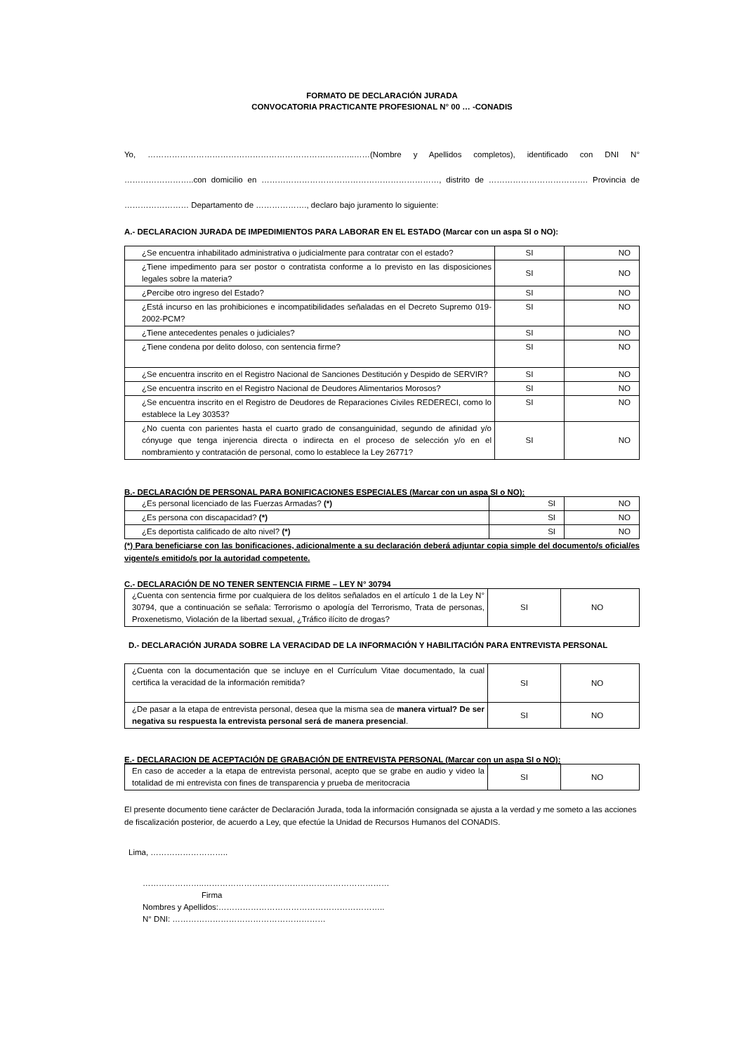FORMATO DE DECLARACIÓN JURADA
CONVOCATORIA PRACTICANTE PROFESIONAL N° 00 … -CONADIS
Yo, …………………………………………………………………..……(Nombre y Apellidos completos), identificado con DNI N° ……………………..con domicilio en …………………………………………………………, distrito de ………………………………. Provincia de …………………… Departamento de ………………., declaro bajo juramento lo siguiente:
A.- DECLARACION JURADA DE IMPEDIMIENTOS PARA LABORAR EN EL ESTADO (Marcar con un aspa SI o NO):
| ¿Se encuentra inhabilitado administrativa o judicialmente para contratar con el estado? | SI | NO |
| ¿Tiene impedimento para ser postor o contratista conforme a lo previsto en las disposiciones legales sobre la materia? | SI | NO |
| ¿Percibe otro ingreso del Estado? | SI | NO |
| ¿Está incurso en las prohibiciones e incompatibilidades señaladas en el Decreto Supremo 019-2002-PCM? | SI | NO |
| ¿Tiene antecedentes penales o judiciales? | SI | NO |
| ¿Tiene condena por delito doloso, con sentencia firme? | SI | NO |
| ¿Se encuentra inscrito en el Registro Nacional de Sanciones Destitución y Despido de SERVIR? | SI | NO |
| ¿Se encuentra inscrito en el Registro Nacional de Deudores Alimentarios Morosos? | SI | NO |
| ¿Se encuentra inscrito en el Registro de Deudores de Reparaciones Civiles REDERECI, como lo establece la Ley 30353? | SI | NO |
| ¿No cuenta con parientes hasta el cuarto grado de consanguinidad, segundo de afinidad y/o cónyuge que tenga injerencia directa o indirecta en el proceso de selección y/o en el nombramiento y contratación de personal, como lo establece la Ley 26771? | SI | NO |
B.- DECLARACIÓN DE PERSONAL PARA BONIFICACIONES ESPECIALES (Marcar con un aspa SI o NO):
| ¿Es personal licenciado de las Fuerzas Armadas? (*) | SI | NO |
| ¿Es persona con discapacidad? (*) | SI | NO |
| ¿Es deportista calificado de alto nivel? (*) | SI | NO |
(*) Para beneficiarse con las bonificaciones, adicionalmente a su declaración deberá adjuntar copia simple del documento/s oficial/es vigente/s emitido/s por la autoridad competente.
C.- DECLARACIÓN DE NO TENER SENTENCIA FIRME – LEY N° 30794
| ¿Cuenta con sentencia firme por cualquiera de los delitos señalados en el artículo 1 de la Ley N° 30794, que a continuación se señala: Terrorismo o apología del Terrorismo, Trata de personas, Proxenetismo, Violación de la libertad sexual, ¿Tráfico ilícito de drogas? | SI | NO |
D.- DECLARACIÓN JURADA SOBRE LA VERACIDAD DE LA INFORMACIÓN Y HABILITACIÓN PARA ENTREVISTA PERSONAL
| ¿Cuenta con la documentación que se incluye en el Currículum Vitae documentado, la cual certifica la veracidad de la información remitida? | SI | NO |
| ¿De pasar a la etapa de entrevista personal, desea que la misma sea de manera virtual? De ser negativa su respuesta la entrevista personal será de manera presencial . | SI | NO |
E.- DECLARACION DE ACEPTACIÓN DE GRABACIÓN DE ENTREVISTA PERSONAL (Marcar con un aspa SI o NO):
| En caso de acceder a la etapa de entrevista personal, acepto que se grabe en audio y video la totalidad de mi entrevista con fines de transparencia y prueba de meritocracia | SI | NO |
El presente documento tiene carácter de Declaración Jurada, toda la información consignada se ajusta a la verdad y me someto a las acciones de fiscalización posterior, de acuerdo a Ley, que efectúe la Unidad de Recursos Humanos del CONADIS.
Lima, ………………………..
…………………..……………………………………………………………
Firma
Nombres y Apellidos:……………………………………………………..
N° DNI: …………………………………………………